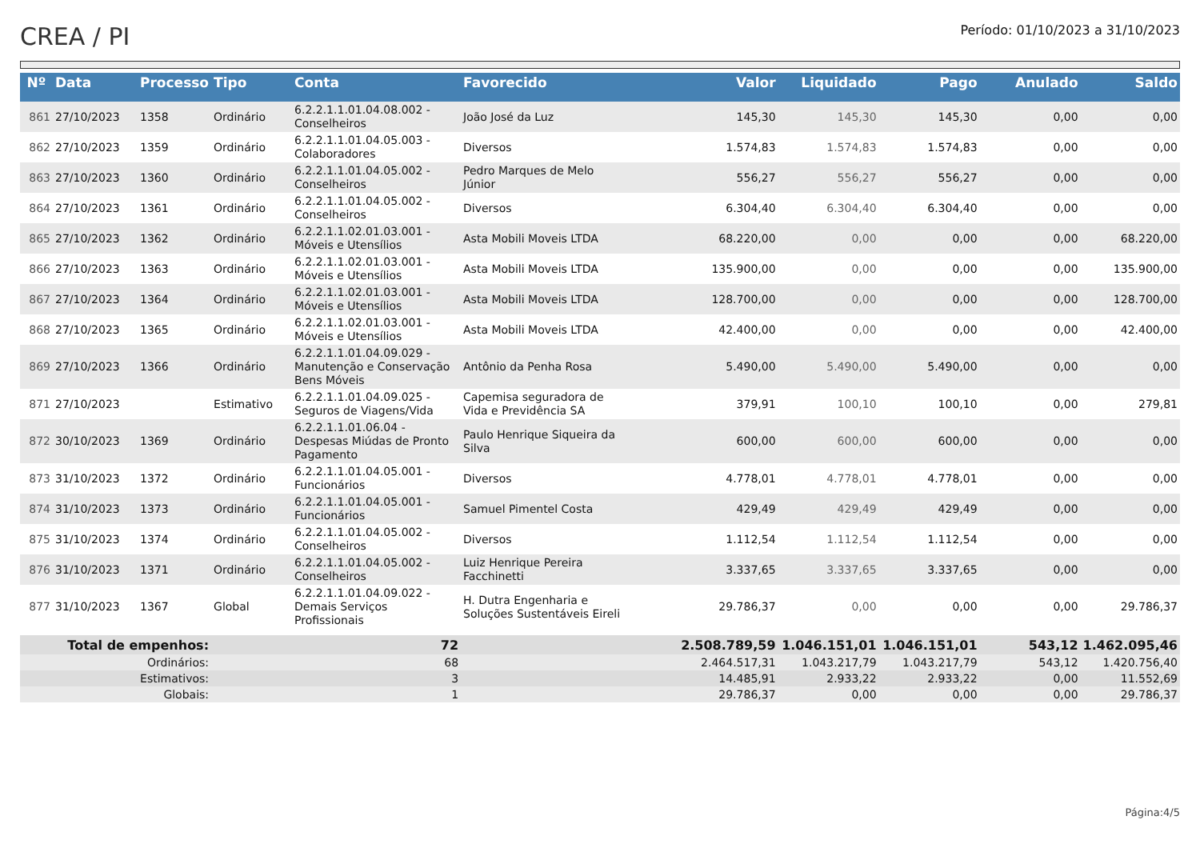CREA / PI
Período: 01/10/2023 a 31/10/2023
| Nº | Data | Processo | Tipo | Conta | Favorecido | Valor | Liquidado | Pago | Anulado | Saldo |
| --- | --- | --- | --- | --- | --- | --- | --- | --- | --- | --- |
| 861 | 27/10/2023 | 1358 | Ordinário | 6.2.2.1.1.01.04.08.002 - Conselheiros | João José da Luz | 145,30 | 145,30 | 145,30 | 0,00 | 0,00 |
| 862 | 27/10/2023 | 1359 | Ordinário | 6.2.2.1.1.01.04.05.003 - Colaboradores | Diversos | 1.574,83 | 1.574,83 | 1.574,83 | 0,00 | 0,00 |
| 863 | 27/10/2023 | 1360 | Ordinário | 6.2.2.1.1.01.04.05.002 - Conselheiros | Pedro Marques de Melo Júnior | 556,27 | 556,27 | 556,27 | 0,00 | 0,00 |
| 864 | 27/10/2023 | 1361 | Ordinário | 6.2.2.1.1.01.04.05.002 - Conselheiros | Diversos | 6.304,40 | 6.304,40 | 6.304,40 | 0,00 | 0,00 |
| 865 | 27/10/2023 | 1362 | Ordinário | 6.2.2.1.1.02.01.03.001 - Móveis e Utensílios | Asta Mobili Moveis LTDA | 68.220,00 | 0,00 | 0,00 | 0,00 | 68.220,00 |
| 866 | 27/10/2023 | 1363 | Ordinário | 6.2.2.1.1.02.01.03.001 - Móveis e Utensílios | Asta Mobili Moveis LTDA | 135.900,00 | 0,00 | 0,00 | 0,00 | 135.900,00 |
| 867 | 27/10/2023 | 1364 | Ordinário | 6.2.2.1.1.02.01.03.001 - Móveis e Utensílios | Asta Mobili Moveis LTDA | 128.700,00 | 0,00 | 0,00 | 0,00 | 128.700,00 |
| 868 | 27/10/2023 | 1365 | Ordinário | 6.2.2.1.1.02.01.03.001 - Móveis e Utensílios | Asta Mobili Moveis LTDA | 42.400,00 | 0,00 | 0,00 | 0,00 | 42.400,00 |
| 869 | 27/10/2023 | 1366 | Ordinário | 6.2.2.1.1.01.04.09.029 - Manutenção e Conservação Bens Móveis | Antônio da Penha Rosa | 5.490,00 | 5.490,00 | 5.490,00 | 0,00 | 0,00 |
| 871 | 27/10/2023 | | Estimativo | 6.2.2.1.1.01.04.09.025 - Seguros de Viagens/Vida | Capemisa seguradora de Vida e Previdência SA | 379,91 | 100,10 | 100,10 | 0,00 | 279,81 |
| 872 | 30/10/2023 | 1369 | Ordinário | 6.2.2.1.1.01.06.04 - Despesas Miúdas de Pronto Pagamento | Paulo Henrique Siqueira da Silva | 600,00 | 600,00 | 600,00 | 0,00 | 0,00 |
| 873 | 31/10/2023 | 1372 | Ordinário | 6.2.2.1.1.01.04.05.001 - Funcionários | Diversos | 4.778,01 | 4.778,01 | 4.778,01 | 0,00 | 0,00 |
| 874 | 31/10/2023 | 1373 | Ordinário | 6.2.2.1.1.01.04.05.001 - Funcionários | Samuel Pimentel Costa | 429,49 | 429,49 | 429,49 | 0,00 | 0,00 |
| 875 | 31/10/2023 | 1374 | Ordinário | 6.2.2.1.1.01.04.05.002 - Conselheiros | Diversos | 1.112,54 | 1.112,54 | 1.112,54 | 0,00 | 0,00 |
| 876 | 31/10/2023 | 1371 | Ordinário | 6.2.2.1.1.01.04.05.002 - Conselheiros | Luiz Henrique Pereira Facchinetti | 3.337,65 | 3.337,65 | 3.337,65 | 0,00 | 0,00 |
| 877 | 31/10/2023 | 1367 | Global | 6.2.2.1.1.01.04.09.022 - Demais Serviços Profissionais | H. Dutra Engenharia e Soluções Sustentáveis Eireli | 29.786,37 | 0,00 | 0,00 | 0,00 | 29.786,37 |
| Total de empenhos: | | | 72 | | | 2.508.789,59 | 1.046.151,01 | 1.046.151,01 | 543,12 | 1.462.095,46 |
| Ordinários: | | | 68 | | | 2.464.517,31 | 1.043.217,79 | 1.043.217,79 | 543,12 | 1.420.756,40 |
| Estimativos: | | | 3 | | | 14.485,91 | 2.933,22 | 2.933,22 | 0,00 | 11.552,69 |
| Globais: | | | 1 | | | 29.786,37 | 0,00 | 0,00 | 0,00 | 29.786,37 |
Página:4/5